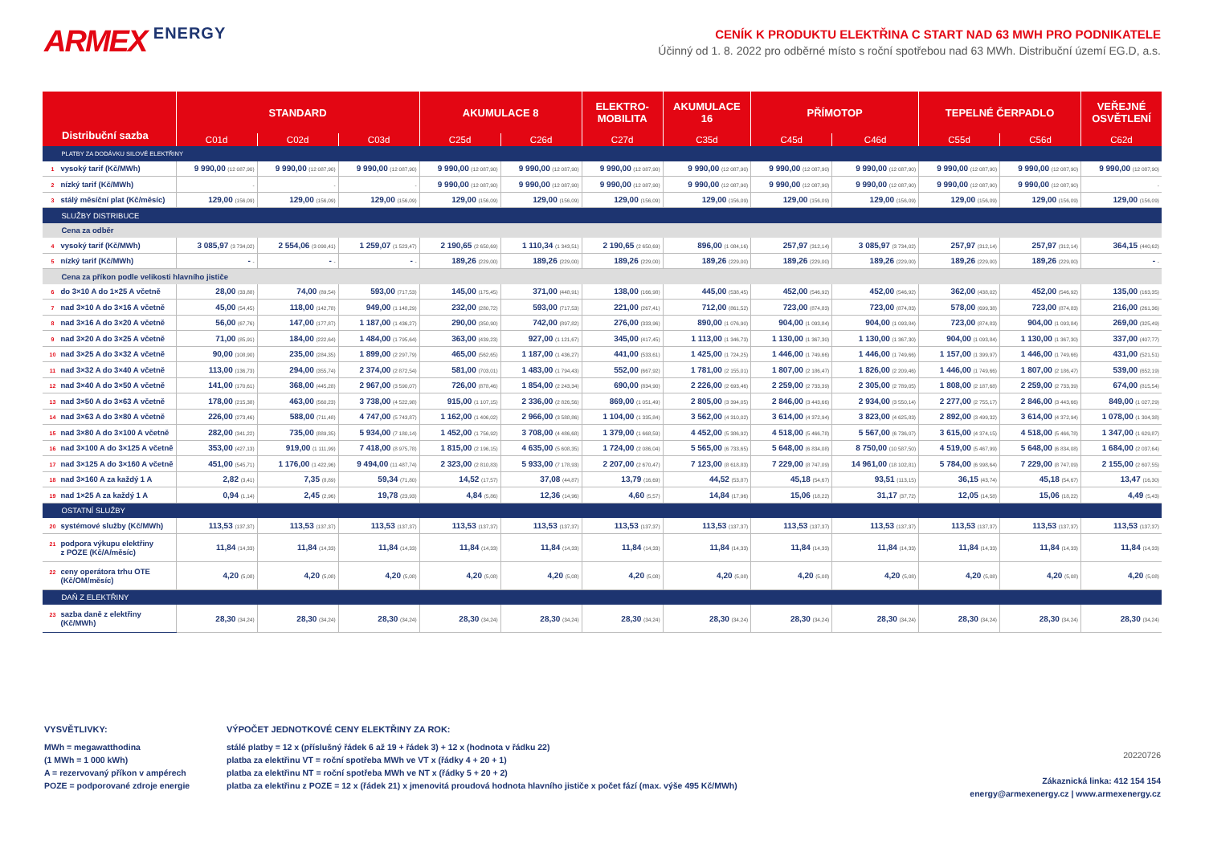ARMEX ENERGY
CENÍK K PRODUKTU ELEKTŘINA C START NAD 63 MWH PRO PODNIKATELE
Účinný od 1. 8. 2022 pro odběrné místo s roční spotřebou nad 63 MWh. Distribuční území EG.D, a.s.
| Distribuční sazba | STANDARD | | | AKUMULACE 8 | | ELEKTRO- MOBILITA | AKUMULACE 16 | PŘÍMOTOP | | TEPELNÉ ČERPADLO | | VEŘEJNÉ OSVĚTLENÍ |
| --- | --- | --- | --- | --- | --- | --- | --- | --- | --- | --- | --- | --- |
| | C01d | C02d | C03d | C25d | C26d | C27d | C35d | C45d | C46d | C55d | C56d | C62d |
| PLATBY ZA DODÁVKU SILOVÉ ELEKTŘINY | | | | | | | | | | | | |
| 1 vysoký tarif (Kč/MWh) | 9 990,00 (12 087,90) | 9 990,00 (12 087,90) | 9 990,00 (12 087,90) | 9 990,00 (12 087,90) | 9 990,00 (12 087,90) | 9 990,00 (12 087,90) | 9 990,00 (12 087,90) | 9 990,00 (12 087,90) | 9 990,00 (12 087,90) | 9 990,00 (12 087,90) | 9 990,00 (12 087,90) | 9 990,00 (12 087,90) |
| 2 nízký tarif (Kč/MWh) | - | - | - | 9 990,00 (12 087,90) | 9 990,00 (12 087,90) | 9 990,00 (12 087,90) | 9 990,00 (12 087,90) | 9 990,00 (12 087,90) | 9 990,00 (12 087,90) | 9 990,00 (12 087,90) | 9 990,00 (12 087,90) | - |
| 3 stálý měsíční plat (Kč/měsíc) | 129,00 (156,09) | 129,00 (156,09) | 129,00 (156,09) | 129,00 (156,09) | 129,00 (156,09) | 129,00 (156,09) | 129,00 (156,09) | 129,00 (156,09) | 129,00 (156,09) | 129,00 (156,09) | 129,00 (156,09) | 129,00 (156,09) |
| SLUŽBY DISTRIBUCE | | | | | | | | | | | | |
| Cena za odběr | | | | | | | | | | | | |
| 4 vysoký tarif (Kč/MWh) | 3 085,97 (3 734,02) | 2 554,06 (3 090,41) | 1 259,07 (1 523,47) | 2 190,65 (2 650,69) | 1 110,34 (1 343,51) | 2 190,65 (2 650,69) | 896,00 (1 084,16) | 257,97 (312,14) | 3 085,97 (3 734,02) | 257,97 (312,14) | 257,97 (312,14) | 364,15 (440,62) |
| 5 nízký tarif (Kč/MWh) | - - | - - | - - | 189,26 (229,00) | 189,26 (229,00) | 189,26 (229,00) | 189,26 (229,00) | 189,26 (229,00) | 189,26 (229,00) | 189,26 (229,00) | 189,26 (229,00) | - - |
| Cena za příkon podle velikosti hlavního jističe | | | | | | | | | | | | |
| 6 do 3×10 A do 1×25 A včetně | 28,00 (33,88) | 74,00 (89,54) | 593,00 (717,53) | 145,00 (175,45) | 371,00 (448,91) | 138,00 (166,98) | 445,00 (538,45) | 452,00 (546,92) | 452,00 (546,92) | 362,00 (438,02) | 452,00 (546,92) | 135,00 (163,35) |
| 7 nad 3×10 A do 3×16 A včetně | 45,00 (54,45) | 118,00 (142,78) | 949,00 (1 148,29) | 232,00 (280,72) | 593,00 (717,53) | 221,00 (267,41) | 712,00 (861,52) | 723,00 (874,83) | 723,00 (874,83) | 578,00 (699,38) | 723,00 (874,83) | 216,00 (261,36) |
| 8 nad 3×16 A do 3×20 A včetně | 56,00 (67,76) | 147,00 (177,87) | 1 187,00 (1 436,27) | 290,00 (350,90) | 742,00 (897,82) | 276,00 (333,96) | 890,00 (1 076,90) | 904,00 (1 093,84) | 904,00 (1 093,84) | 723,00 (874,83) | 904,00 (1 093,84) | 269,00 (325,49) |
| 9 nad 3×20 A do 3×25 A včetně | 71,00 (85,91) | 184,00 (222,64) | 1 484,00 (1 795,64) | 363,00 (439,23) | 927,00 (1 121,67) | 345,00 (417,45) | 1 113,00 (1 346,73) | 1 130,00 (1 367,30) | 1 130,00 (1 367,30) | 904,00 (1 093,84) | 1 130,00 (1 367,30) | 337,00 (407,77) |
| 10 nad 3×25 A do 3×32 A včetně | 90,00 (108,90) | 235,00 (284,35) | 1 899,00 (2 297,79) | 465,00 (562,65) | 1 187,00 (1 436,27) | 441,00 (533,61) | 1 425,00 (1 724,25) | 1 446,00 (1 749,66) | 1 446,00 (1 749,66) | 1 157,00 (1 399,97) | 1 446,00 (1 749,66) | 431,00 (521,51) |
| 11 nad 3×32 A do 3×40 A včetně | 113,00 (136,73) | 294,00 (355,74) | 2 374,00 (2 872,54) | 581,00 (703,01) | 1 483,00 (1 794,43) | 552,00 (667,92) | 1 781,00 (2 155,01) | 1 807,00 (2 186,47) | 1 826,00 (2 209,46) | 1 446,00 (1 749,66) | 1 807,00 (2 186,47) | 539,00 (652,19) |
| 12 nad 3×40 A do 3×50 A včetně | 141,00 (170,61) | 368,00 (445,28) | 2 967,00 (3 590,07) | 726,00 (878,46) | 1 854,00 (2 243,34) | 690,00 (834,90) | 2 226,00 (2 693,46) | 2 259,00 (2 733,39) | 2 305,00 (2 789,05) | 1 808,00 (2 187,68) | 2 259,00 (2 733,39) | 674,00 (815,54) |
| 13 nad 3×50 A do 3×63 A včetně | 178,00 (215,38) | 463,00 (560,23) | 3 738,00 (4 522,98) | 915,00 (1 107,15) | 2 336,00 (2 826,56) | 869,00 (1 051,49) | 2 805,00 (3 394,05) | 2 846,00 (3 443,66) | 2 934,00 (3 550,14) | 2 277,00 (2 755,17) | 2 846,00 (3 443,66) | 849,00 (1 027,29) |
| 14 nad 3×63 A do 3×80 A včetně | 226,00 (273,46) | 588,00 (711,48) | 4 747,00 (5 743,87) | 1 162,00 (1 406,02) | 2 966,00 (3 588,86) | 1 104,00 (1 335,84) | 3 562,00 (4 310,02) | 3 614,00 (4 372,94) | 3 823,00 (4 625,83) | 2 892,00 (3 499,32) | 3 614,00 (4 372,94) | 1 078,00 (1 304,38) |
| 15 nad 3×80 A do 3×100 A včetně | 282,00 (341,22) | 735,00 (889,35) | 5 934,00 (7 180,14) | 1 452,00 (1 756,92) | 3 708,00 (4 486,68) | 1 379,00 (1 668,59) | 4 452,00 (5 386,92) | 4 518,00 (5 466,78) | 5 567,00 (6 736,07) | 3 615,00 (4 374,15) | 4 518,00 (5 466,78) | 1 347,00 (1 629,87) |
| 16 nad 3×100 A do 3×125 A včetně | 353,00 (427,13) | 919,00 (1 111,99) | 7 418,00 (8 975,78) | 1 815,00 (2 196,15) | 4 635,00 (5 608,35) | 1 724,00 (2 086,04) | 5 565,00 (6 733,65) | 5 648,00 (6 834,08) | 8 750,00 (10 587,50) | 4 519,00 (5 467,99) | 5 648,00 (6 834,08) | 1 684,00 (2 037,64) |
| 17 nad 3×125 A do 3×160 A včetně | 451,00 (545,71) | 1 176,00 (1 422,96) | 9 494,00 (11 487,74) | 2 323,00 (2 810,83) | 5 933,00 (7 178,93) | 2 207,00 (2 670,47) | 7 123,00 (8 618,83) | 7 229,00 (8 747,09) | 14 961,00 (18 102,81) | 5 784,00 (6 998,64) | 7 229,00 (8 747,09) | 2 155,00 (2 607,55) |
| 18 nad 3×160 A za každý 1 A | 2,82 (3,41) | 7,35 (8,89) | 59,34 (71,80) | 14,52 (17,57) | 37,08 (44,87) | 13,79 (16,69) | 44,52 (53,87) | 45,18 (54,67) | 93,51 (113,15) | 36,15 (43,74) | 45,18 (54,67) | 13,47 (16,30) |
| 19 nad 1×25 A za každý 1 A | 0,94 (1,14) | 2,45 (2,96) | 19,78 (23,93) | 4,84 (5,86) | 12,36 (14,96) | 4,60 (5,57) | 14,84 (17,96) | 15,06 (18,22) | 31,17 (37,72) | 12,05 (14,58) | 15,06 (18,22) | 4,49 (5,43) |
| OSTATNÍ SLUŽBY | | | | | | | | | | | | |
| 20 systémové služby (Kč/MWh) | 113,53 (137,37) | 113,53 (137,37) | 113,53 (137,37) | 113,53 (137,37) | 113,53 (137,37) | 113,53 (137,37) | 113,53 (137,37) | 113,53 (137,37) | 113,53 (137,37) | 113,53 (137,37) | 113,53 (137,37) | 113,53 (137,37) |
| 21 podpora výkupu elektřiny z POZE (Kč/A/měsíc) | 11,84 (14,33) | 11,84 (14,33) | 11,84 (14,33) | 11,84 (14,33) | 11,84 (14,33) | 11,84 (14,33) | 11,84 (14,33) | 11,84 (14,33) | 11,84 (14,33) | 11,84 (14,33) | 11,84 (14,33) | 11,84 (14,33) |
| 22 ceny operátora trhu OTE (Kč/OM/měsíc) | 4,20 (5,08) | 4,20 (5,08) | 4,20 (5,08) | 4,20 (5,08) | 4,20 (5,08) | 4,20 (5,08) | 4,20 (5,08) | 4,20 (5,08) | 4,20 (5,08) | 4,20 (5,08) | 4,20 (5,08) | 4,20 (5,08) |
| DAŇ Z ELEKTŘINY | | | | | | | | | | | | |
| 23 sazba daně z elektřiny (Kč/MWh) | 28,30 (34,24) | 28,30 (34,24) | 28,30 (34,24) | 28,30 (34,24) | 28,30 (34,24) | 28,30 (34,24) | 28,30 (34,24) | 28,30 (34,24) | 28,30 (34,24) | 28,30 (34,24) | 28,30 (34,24) | 28,30 (34,24) |
VYSVĚTLIVKY:
MWh = megawatthodina
(1 MWh = 1 000 kWh)
A = rezervovaný příkon v ampérech
POZE = podporované zdroje energie
VÝPOČET JEDNOTKOVÉ CENY ELEKTŘINY ZA ROK:
stálé platby = 12 x (příslušný řádek 6 až 19 + řádek 3) + 12 x (hodnota v řádku 22)
platba za elektřinu VT = roční spotřeba MWh ve VT x (řádky 4 + 20 + 1)
platba za elektřinu NT = roční spotřeba MWh ve NT x (řádky 5 + 20 + 2)
platba za elektřinu z POZE = 12 x (řádek 21) x jmenovitá proudová hodnota hlavního jističe x počet fází (max. výše 495 Kč/MWh)
20220726
Zákaznická linka: 412 154 154
energy@armexenergy.cz | www.armexenergy.cz